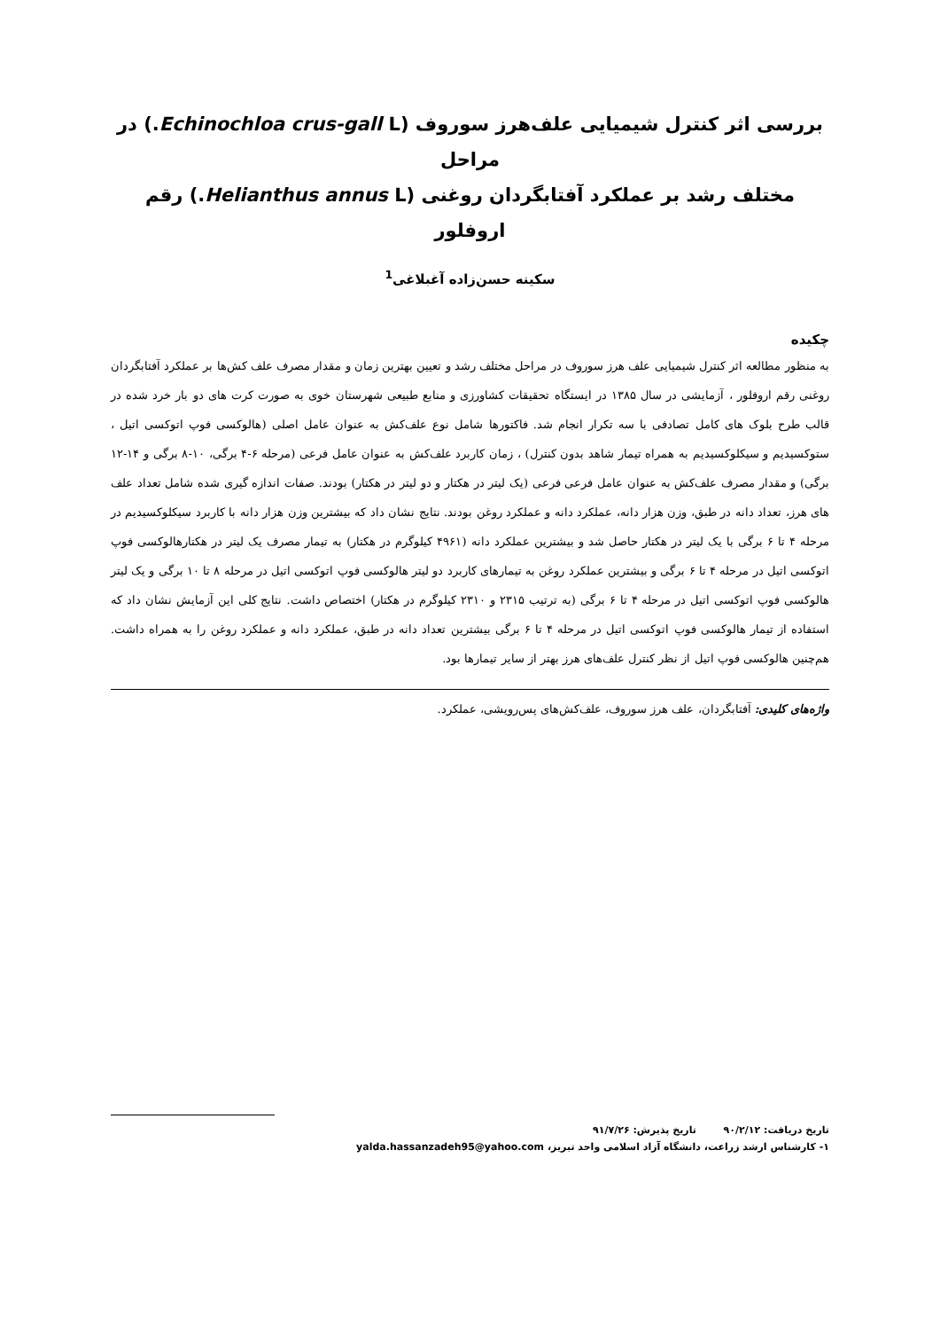بررسی اثر کنترل شیمیایی علف‌هرز سوروف (Echinochloa crus-gall L.) در مراحل
مختلف رشد بر عملکرد آفتابگردان روغنی (Helianthus annus L.) رقم اروفلور
سکینه حسن‌زاده آغبلاغی<sup>1</sup>
چکیده
به منظور مطالعه اثر کنترل شیمیایی علف هرز سوروف در مراحل مختلف رشد و تعیین بهترین زمان و مقدار مصرف علف کش‌ها بر عملکرد آفتابگردان روغنی رقم اروفلور ، آزمایشی در سال ۱۳۸۵ در ایستگاه تحقیقات کشاورزی و منابع طبیعی شهرستان خوی به صورت کرت های دو بار خرد شده در قالب طرح بلوک های کامل تصادفی با سه تکرار انجام شد. فاکتورها شامل نوع علف‌کش به عنوان عامل اصلی (هالوکسی فوپ اتوکسی اتیل ، ستوکسیدیم و سیکلوکسیدیم به همراه تیمار شاهد بدون کنترل) ، زمان کاربرد علف‌کش به عنوان عامل فرعی (مرحله ۶-۴ برگی، ۱۰-۸ برگی و ۱۴-۱۲ برگی) و مقدار مصرف علف‌کش به عنوان عامل فرعی فرعی (یک لیتر در هکتار و دو لیتر در هکتار) بودند. صفات اندازه گیری شده شامل تعداد علف های هرز، تعداد دانه در طبق، وزن هزار دانه، عملکرد دانه و عملکرد روغن بودند. نتایج نشان داد که بیشترین وزن هزار دانه با کاربرد سیکلوکسیدیم در مرحله ۴ تا ۶ برگی با یک لیتر در هکتار حاصل شد و بیشترین عملکرد دانه (۴۹۶۱ کیلوگرم در هکتار) به تیمار مصرف یک لیتر در هکتارهالوکسی فوپ اتوکسی اتیل در مرحله ۴ تا ۶ برگی و بیشترین عملکرد روغن به تیمارهای کاربرد دو لیتر هالوکسی فوپ اتوکسی اتیل در مرحله ۸ تا ۱۰ برگی و یک لیتر هالوکسی فوپ اتوکسی اتیل در مرحله ۴ تا ۶ برگی (به ترتیب ۲۳۱۵ و ۲۳۱۰ کیلوگرم در هکتار) اختصاص داشت. نتایج کلی این آزمایش نشان داد که استفاده از تیمار هالوکسی فوپ اتوکسی اتیل در مرحله ۴ تا ۶ برگی بیشترین تعداد دانه در طبق، عملکرد دانه و عملکرد روغن را به همراه داشت. هم‌چنین هالوکسی فوپ اتیل از نظر کنترل علف‌های هرز بهتر از سایر تیمارها بود.
واژه‌های کلیدی: آفتابگردان، علف هرز سوروف، علف‌کش‌های پس‌رویشی، عملکرد.
تاریخ دریافت: ۹۰/۲/۱۲ تاریخ پذیرش: ۹۱/۷/۲۶
۱- کارشناس ارشد زراعت، دانشگاه آزاد اسلامی واحد تبریز، yalda.hassanzadeh95@yahoo.com